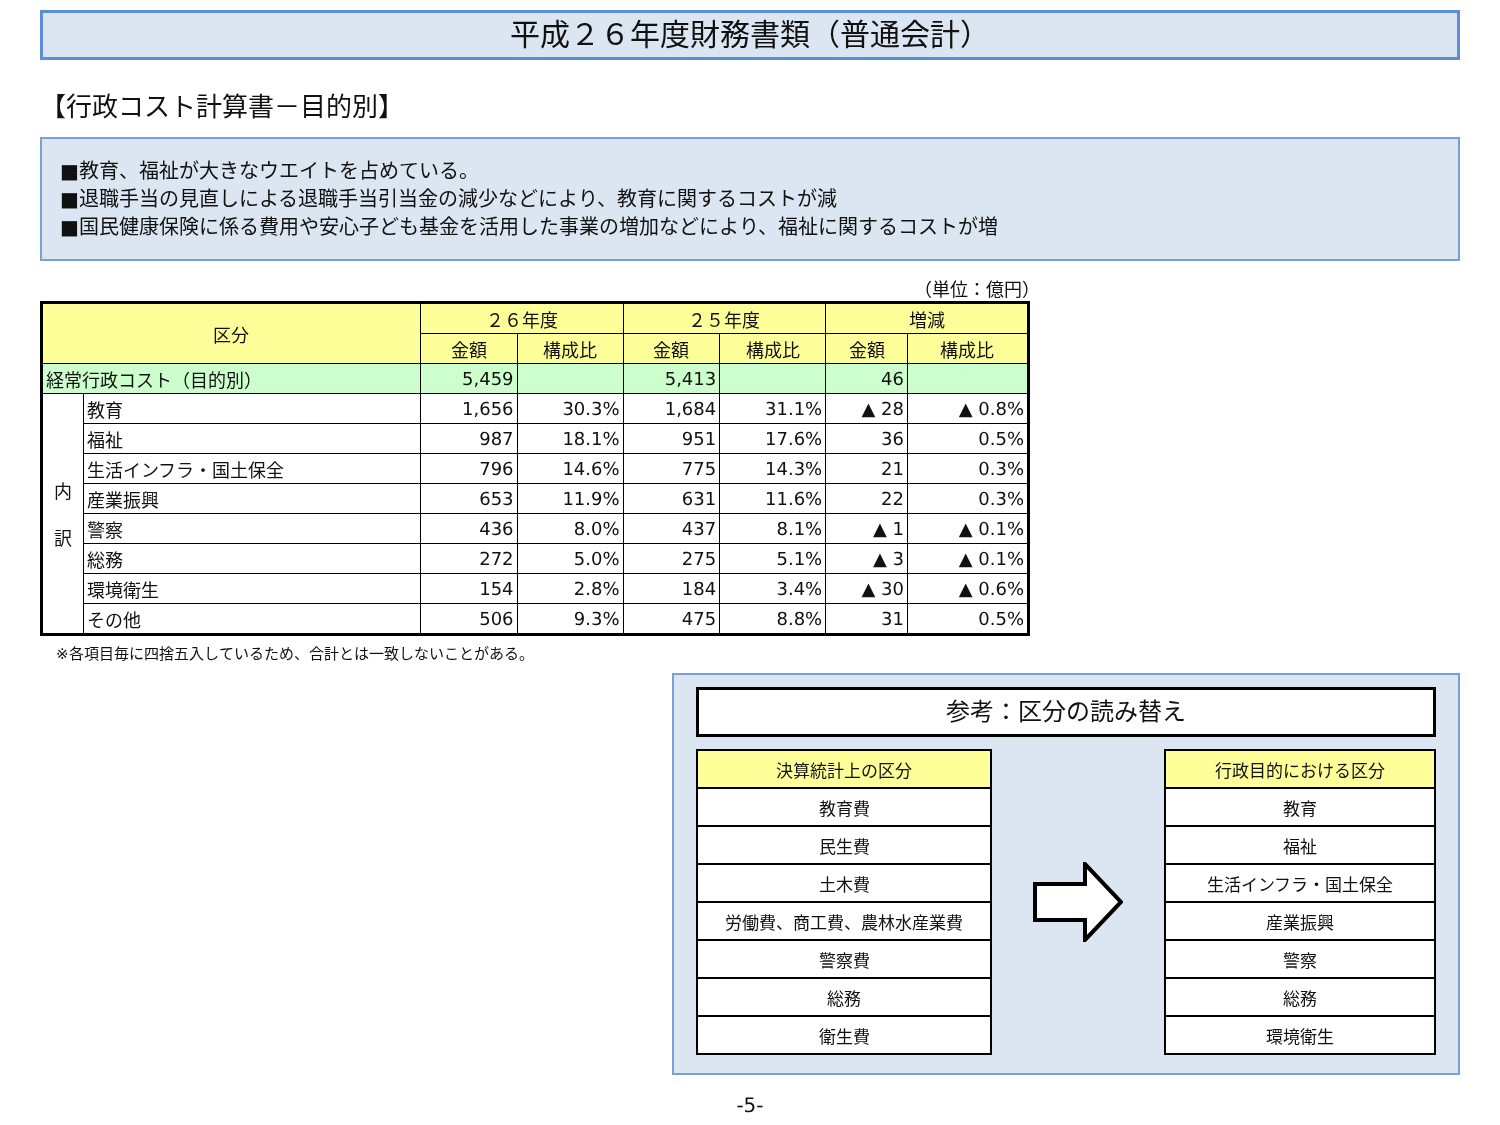平成２６年度財務書類（普通会計）
【行政コスト計算書－目的別】
■教育、福祉が大きなウエイトを占めている。
■退職手当の見直しによる退職手当引当金の減少などにより、教育に関するコストが減
■国民健康保険に係る費用や安心子ども基金を活用した事業の増加などにより、福祉に関するコストが増
（単位：億円）
| 区分 | | ２６年度 | | ２５年度 | | 増減 | |
| --- | --- | --- | --- | --- | --- | --- | --- |
| | | 金額 | 構成比 | 金額 | 構成比 | 金額 | 構成比 |
| 経常行政コスト（目的別） | | 5,459 | | 5,413 | | 46 | |
| 内 訳 | 教育 | 1,656 | 30.3% | 1,684 | 31.1% | ▲ 28 | ▲ 0.8% |
| | 福祉 | 987 | 18.1% | 951 | 17.6% | 36 | 0.5% |
| | 生活インフラ・国土保全 | 796 | 14.6% | 775 | 14.3% | 21 | 0.3% |
| | 産業振興 | 653 | 11.9% | 631 | 11.6% | 22 | 0.3% |
| | 警察 | 436 | 8.0% | 437 | 8.1% | ▲ 1 | ▲ 0.1% |
| | 総務 | 272 | 5.0% | 275 | 5.1% | ▲ 3 | ▲ 0.1% |
| | 環境衛生 | 154 | 2.8% | 184 | 3.4% | ▲ 30 | ▲ 0.6% |
| | その他 | 506 | 9.3% | 475 | 8.8% | 31 | 0.5% |
※各項目毎に四捨五入しているため、合計とは一致しないことがある。
参考：区分の読み替え
| 決算統計上の区分 |
| --- |
| 教育費 |
| 民生費 |
| 土木費 |
| 労働費、商工費、農林水産業費 |
| 警察費 |
| 総務 |
| 衛生費 |
| 行政目的における区分 |
| --- |
| 教育 |
| 福祉 |
| 生活インフラ・国土保全 |
| 産業振興 |
| 警察 |
| 総務 |
| 環境衛生 |
-5-